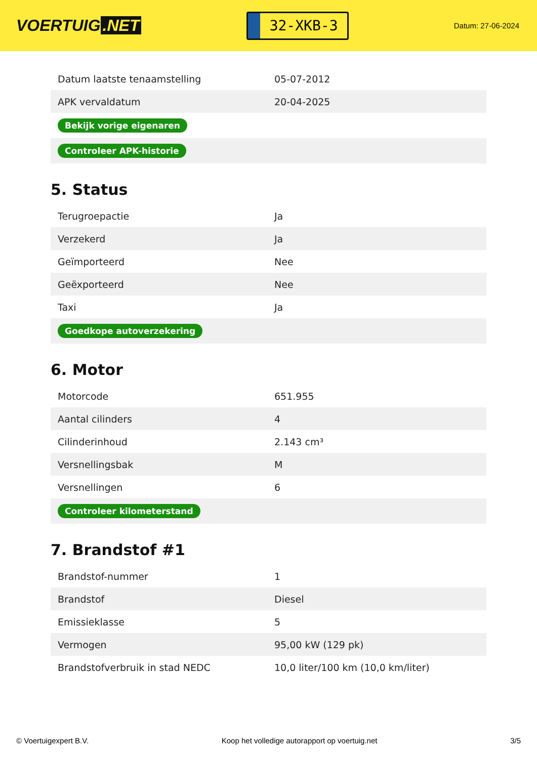VOERTUIG.NET
32-XKB-3
Datum: 27-06-2024
| Datum laatste tenaamstelling | 05-07-2012 |
| APK vervaldatum | 20-04-2025 |
| Bekijk vorige eigenaren | |
| Controleer APK-historie | |
5. Status
| Terugroepactie | Ja |
| Verzekerd | Ja |
| Geïmporteerd | Nee |
| Geëxporteerd | Nee |
| Taxi | Ja |
| Goedkope autoverzekering | |
6. Motor
| Motorcode | 651.955 |
| Aantal cilinders | 4 |
| Cilinderinhoud | 2.143 cm³ |
| Versnellingsbak | M |
| Versnellingen | 6 |
| Controleer kilometerstand | |
7. Brandstof #1
| Brandstof-nummer | 1 |
| Brandstof | Diesel |
| Emissieklasse | 5 |
| Vermogen | 95,00 kW (129 pk) |
| Brandstofverbruik in stad NEDC | 10,0 liter/100 km (10,0 km/liter) |
© Voertuigexpert B.V. Koop het volledige autorapport op voertuig.net 3/5